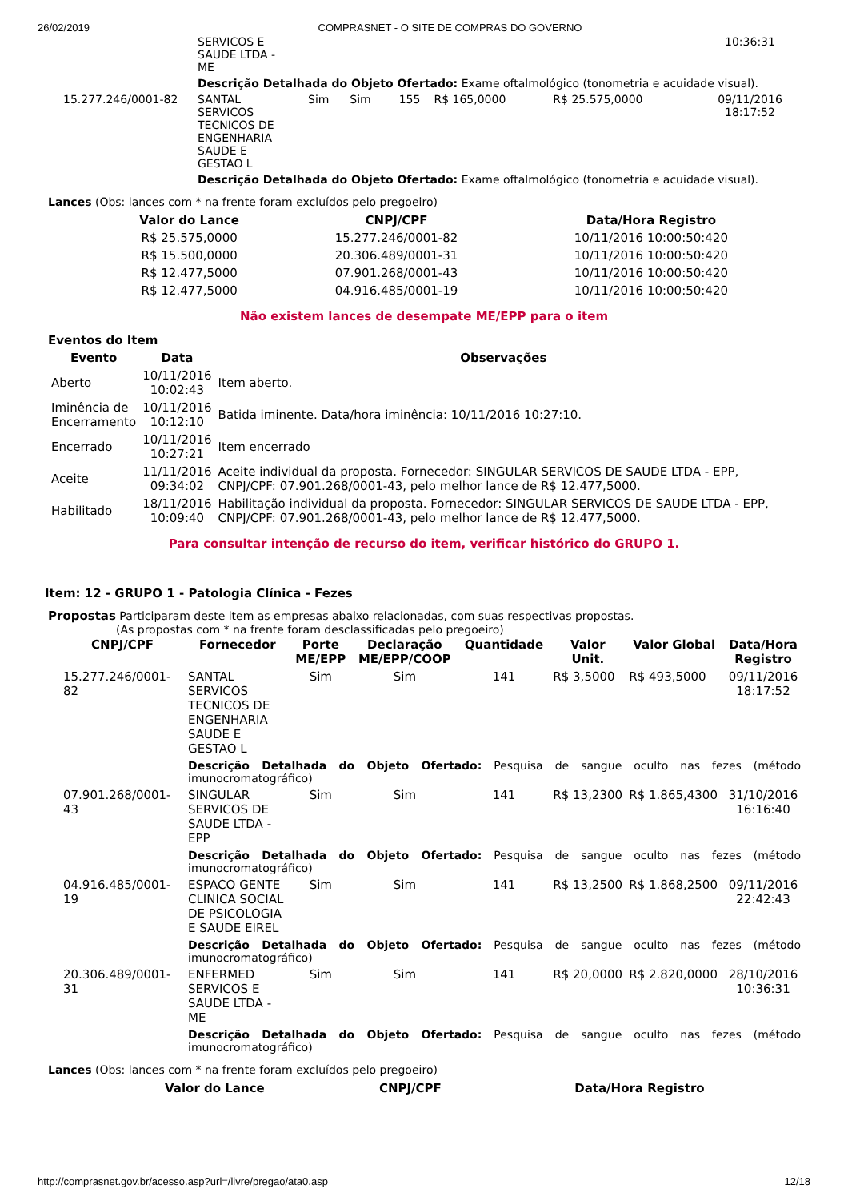26/02/2019 COMPRASNET - O SITE DE COMPRAS DO GOVERNO
| | SERVICOS E SAUDE LTDA - ME | | | | | | 10:36:31 |
| | Descrição Detalhada do Objeto Ofertado: Exame oftalmológico (tonometria e acuidade visual). | | | | | | |
| 15.277.246/0001-82 | SANTAL SERVICOS TECNICOS DE ENGENHARIA SAUDE E GESTAO L | Sim | Sim | 155 | R$ 165,0000 | R$ 25.575,0000 | 09/11/2016 18:17:52 |
| | Descrição Detalhada do Objeto Ofertado: Exame oftalmológico (tonometria e acuidade visual). | | | | | | |
Lances (Obs: lances com * na frente foram excluídos pelo pregoeiro)
| Valor do Lance | CNPJ/CPF | Data/Hora Registro |
| --- | --- | --- |
| R$ 25.575,0000 | 15.277.246/0001-82 | 10/11/2016 10:00:50:420 |
| R$ 15.500,0000 | 20.306.489/0001-31 | 10/11/2016 10:00:50:420 |
| R$ 12.477,5000 | 07.901.268/0001-43 | 10/11/2016 10:00:50:420 |
| R$ 12.477,5000 | 04.916.485/0001-19 | 10/11/2016 10:00:50:420 |
Não existem lances de desempate ME/EPP para o item
Eventos do Item
| Evento | Data | Observações |
| --- | --- | --- |
| Aberto | 10/11/2016 10:02:43 | Item aberto. |
| Iminência de Encerramento | 10/11/2016 10:12:10 | Batida iminente. Data/hora iminência: 10/11/2016 10:27:10. |
| Encerrado | 10/11/2016 10:27:21 | Item encerrado |
| Aceite | 11/11/2016 09:34:02 | Aceite individual da proposta. Fornecedor: SINGULAR SERVICOS DE SAUDE LTDA - EPP, CNPJ/CPF: 07.901.268/0001-43, pelo melhor lance de R$ 12.477,5000. |
| Habilitado | 18/11/2016 10:09:40 | Habilitação individual da proposta. Fornecedor: SINGULAR SERVICOS DE SAUDE LTDA - EPP, CNPJ/CPF: 07.901.268/0001-43, pelo melhor lance de R$ 12.477,5000. |
Para consultar intenção de recurso do item, verificar histórico do GRUPO 1.
Item: 12 - GRUPO 1 - Patologia Clínica - Fezes
Propostas Participaram deste item as empresas abaixo relacionadas, com suas respectivas propostas.
(As propostas com * na frente foram desclassificadas pelo pregoeiro)
| CNPJ/CPF | Fornecedor | Porte ME/EPP | Declaração ME/EPP/COOP | Quantidade | Valor Unit. | Valor Global | Data/Hora Registro |
| --- | --- | --- | --- | --- | --- | --- | --- |
| 15.277.246/0001-82 | SANTAL SERVICOS TECNICOS DE ENGENHARIA SAUDE E GESTAO L | Sim | Sim | 141 | R$ 3,5000 | R$ 493,5000 | 09/11/2016 18:17:52 |
| | Descrição Detalhada do Objeto Ofertado: Pesquisa de sangue oculto nas fezes (método imunocromatográfico) | | | | | | |
| 07.901.268/0001-43 | SINGULAR SERVICOS DE SAUDE LTDA - EPP | Sim | Sim | 141 | R$ 13,2300 | R$ 1.865,4300 | 31/10/2016 16:16:40 |
| | Descrição Detalhada do Objeto Ofertado: Pesquisa de sangue oculto nas fezes (método imunocromatográfico) | | | | | | |
| 04.916.485/0001-19 | ESPACO GENTE CLINICA SOCIAL DE PSICOLOGIA E SAUDE EIREL | Sim | Sim | 141 | R$ 13,2500 | R$ 1.868,2500 | 09/11/2016 22:42:43 |
| | Descrição Detalhada do Objeto Ofertado: Pesquisa de sangue oculto nas fezes (método imunocromatográfico) | | | | | | |
| 20.306.489/0001-31 | ENFERMED SERVICOS E SAUDE LTDA - ME | Sim | Sim | 141 | R$ 20,0000 | R$ 2.820,0000 | 28/10/2016 10:36:31 |
| | Descrição Detalhada do Objeto Ofertado: Pesquisa de sangue oculto nas fezes (método imunocromatográfico) | | | | | | |
Lances (Obs: lances com * na frente foram excluídos pelo pregoeiro)
| Valor do Lance | CNPJ/CPF | Data/Hora Registro |
| --- | --- | --- |
http://comprasnet.gov.br/acesso.asp?url=/livre/pregao/ata0.asp 12/18